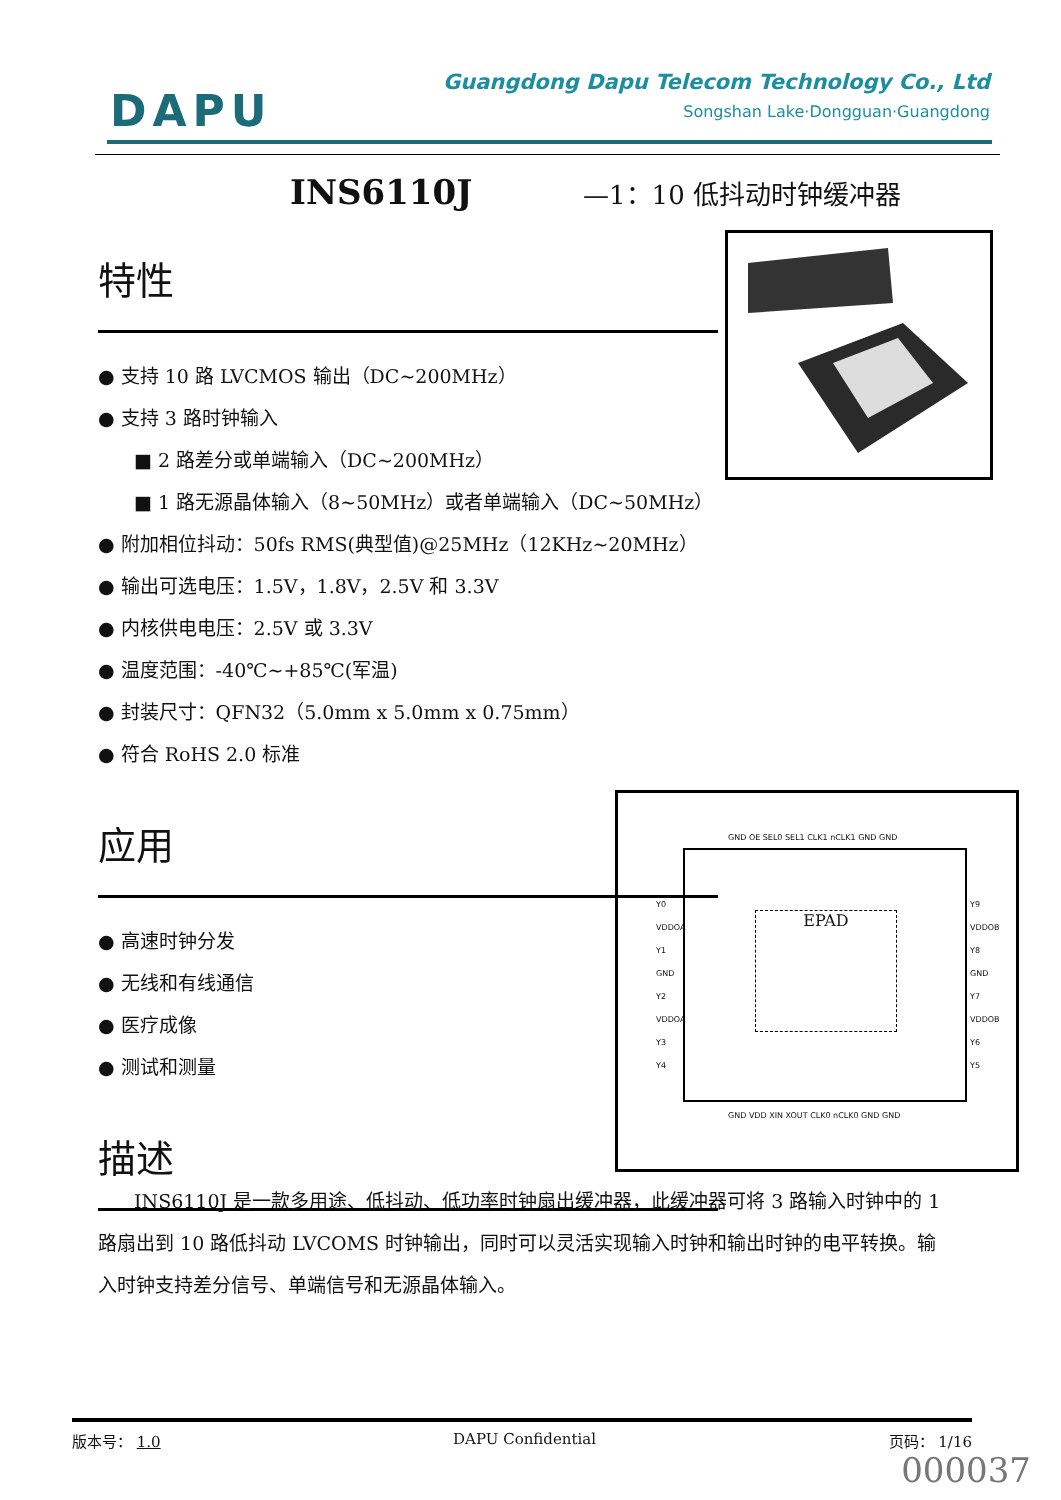DAPU
Guangdong Dapu Telecom Technology Co., Ltd
Songshan Lake·Dongguan·Guangdong
INS6110J —1：10 低抖动时钟缓冲器
特性
● 支持 10 路 LVCMOS 输出（DC~200MHz）
● 支持 3 路时钟输入
■ 2 路差分或单端输入（DC~200MHz）
■ 1 路无源晶体输入（8~50MHz）或者单端输入（DC~50MHz）
● 附加相位抖动：50fs RMS(典型值)@25MHz（12KHz~20MHz）
● 输出可选电压：1.5V，1.8V，2.5V 和 3.3V
● 内核供电电压：2.5V 或 3.3V
● 温度范围：-40℃~+85℃(军温)
● 封装尺寸：QFN32（5.0mm x 5.0mm x 0.75mm）
● 符合 RoHS 2.0 标准
应用
● 高速时钟分发
● 无线和有线通信
● 医疗成像
● 测试和测量
描述
GND OE SEL0 SEL1 CLK1 nCLK1 GND GND
Y0
VDDOA
Y1
GND
Y2
VDDOA
Y3
Y4
EPAD
Y9
VDDOB
Y8
GND
Y7
VDDOB
Y6
Y5
GND VDD XIN XOUT CLK0 nCLK0 GND GND
INS6110J 是一款多用途、低抖动、低功率时钟扇出缓冲器，此缓冲器可将 3 路输入时钟中的 1 路扇出到 10 路低抖动 LVCOMS 时钟输出，同时可以灵活实现输入时钟和输出时钟的电平转换。输入时钟支持差分信号、单端信号和无源晶体输入。
版本号： 1.0 DAPU Confidential 页码： 1/16
000037